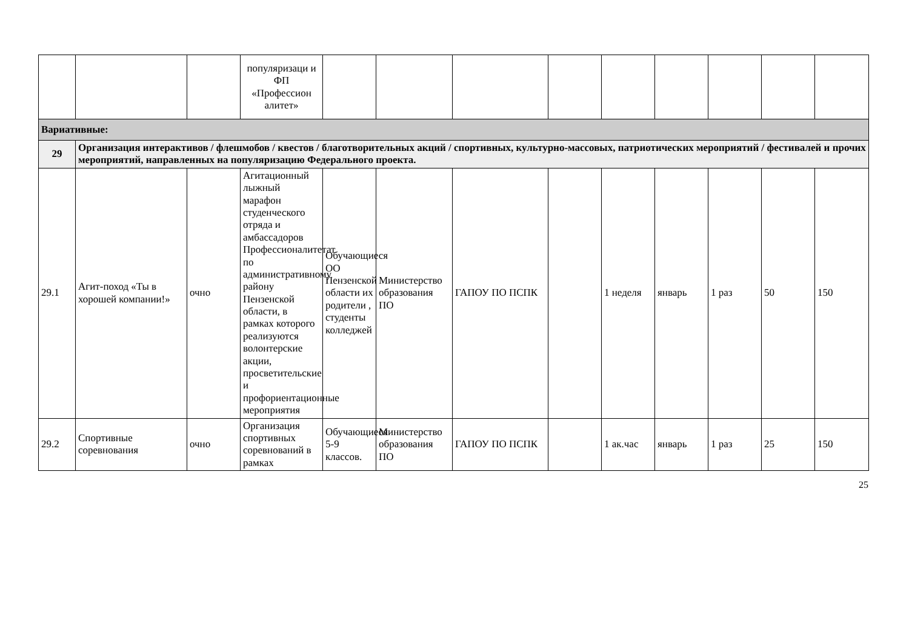| | | | популяризаци и ФП «Профессион алитет» | | | | | | | | | |
| Вариативные: | | | | | | | | | | | | |
| 29 | Организация интерактивов / флешмобов / квестов / благотворительных акций / спортивных, культурно-массовых, патриотических мероприятий / фестивалей и прочих мероприятий, направленных на популяризацию Федерального проекта. | | | | | | | | | | | |
| 29.1 | Агит-поход «Ты в хорошей компании!» | очно | Агитационный лыжный марафон студенческого отряда и амбассадоров Профессионалитетат по административному району Пензенской области, в рамках которого реализуются волонтерские акции, просветительские и профориентационные мероприятия | Обучающиеся ОО Пензенской области их родители , студенты колледжей | Министерство образования ПО | ГАПОУ ПО ПСПК | | 1 неделя | январь | 1 раз | 50 | 150 |
| 29.2 | Спортивные соревнования | очно | Организация спортивных соревнований в рамках | Обучающиеся 5-9 классов. | Министерство образования ПО | ГАПОУ ПО ПСПК | | 1 ак.час | январь | 1 раз | 25 | 150 |
25